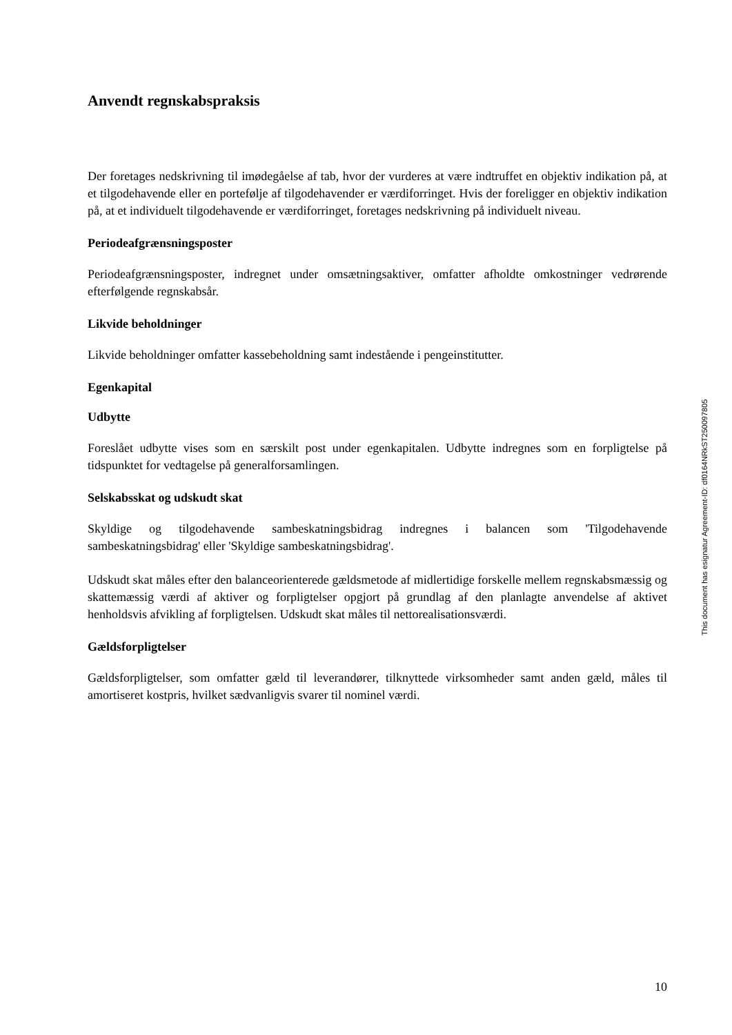Anvendt regnskabspraksis
Der foretages nedskrivning til imødegåelse af tab, hvor der vurderes at være indtruffet en objektiv indikation på, at et tilgodehavende eller en portefølje af tilgodehavender er værdiforringet. Hvis der foreligger en objektiv indikation på, at et individuelt tilgodehavende er værdiforringet, foretages nedskrivning på individuelt niveau.
Periodeafgrænsningsposter
Periodeafgrænsningsposter, indregnet under omsætningsaktiver, omfatter afholdte omkostninger vedrørende efterfølgende regnskabsår.
Likvide beholdninger
Likvide beholdninger omfatter kassebeholdning samt indestående i pengeinstitutter.
Egenkapital
Udbytte
Foreslået udbytte vises som en særskilt post under egenkapitalen. Udbytte indregnes som en forpligtelse på tidspunktet for vedtagelse på generalforsamlingen.
Selskabsskat og udskudt skat
Skyldige og tilgodehavende sambeskatningsbidrag indregnes i balancen som 'Tilgodehavende sambeskatningsbidrag' eller 'Skyldige sambeskatningsbidrag'.
Udskudt skat måles efter den balanceorienterede gældsmetode af midlertidige forskelle mellem regnskabsmæssig og skattemæssig værdi af aktiver og forpligtelser opgjort på grundlag af den planlagte anvendelse af aktivet henholdsvis afvikling af forpligtelsen. Udskudt skat måles til nettorealisationsværdi.
Gældsforpligtelser
Gældsforpligtelser, som omfatter gæld til leverandører, tilknyttede virksomheder samt anden gæld, måles til amortiseret kostpris, hvilket sædvanligvis svarer til nominel værdi.
This document has esignatur Agreement-ID: df0164NRkST250097805
10